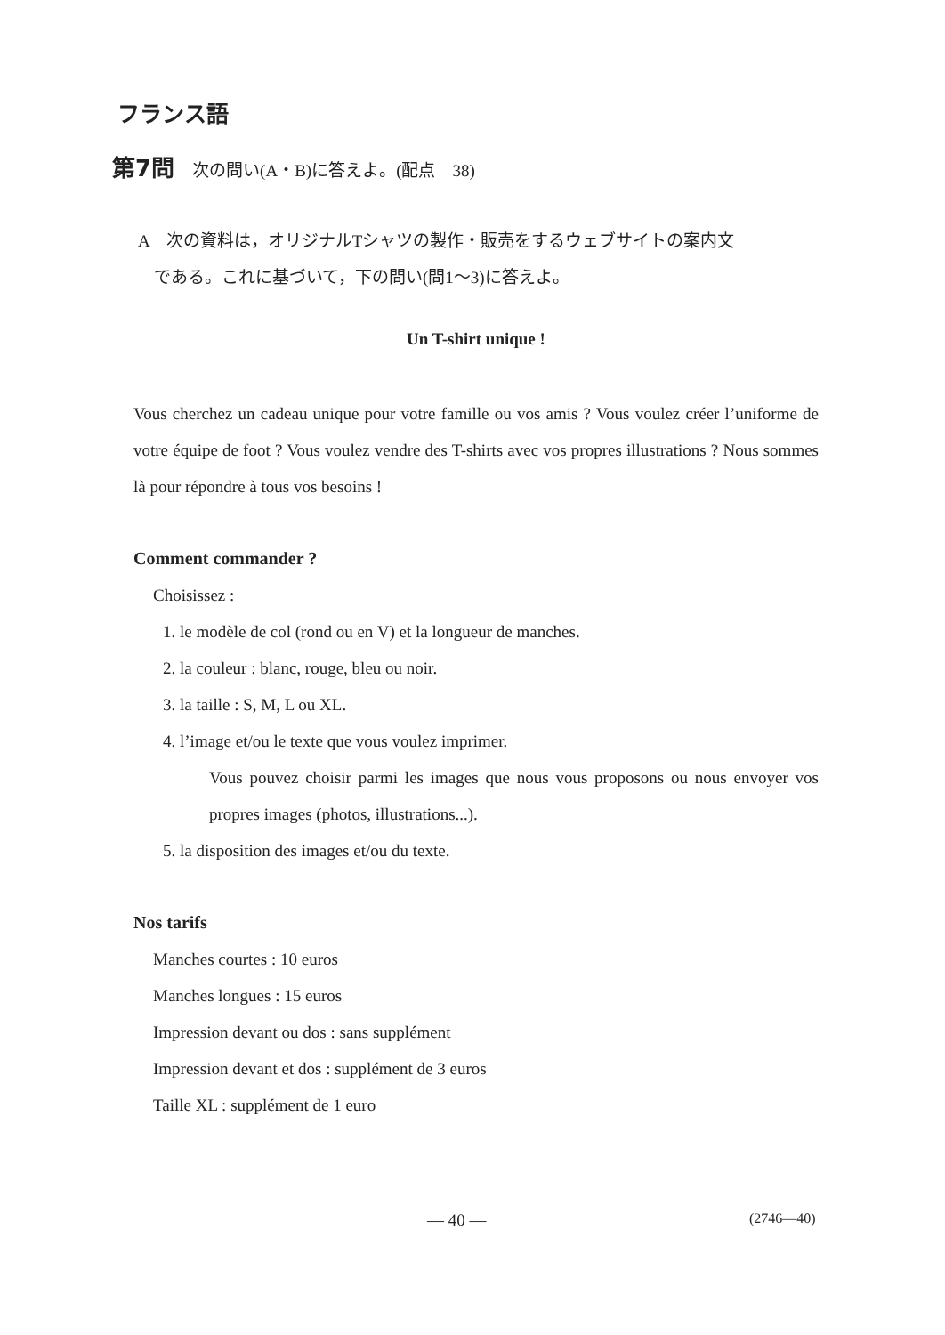フランス語
第7問 次の問い(A・B)に答えよ。(配点　38)
A　次の資料は，オリジナルTシャツの製作・販売をするウェブサイトの案内文
である。これに基づいて，下の問い(問1〜3)に答えよ。
Un T-shirt unique !
Vous cherchez un cadeau unique pour votre famille ou vos amis ? Vous voulez créer l’uniforme de votre équipe de foot ? Vous voulez vendre des T-shirts avec vos propres illustrations ? Nous sommes là pour répondre à tous vos besoins !
Comment commander ?
Choisissez :
1. le modèle de col (rond ou en V) et la longueur de manches.
2. la couleur : blanc, rouge, bleu ou noir.
3. la taille : S, M, L ou XL.
4. l’image et/ou le texte que vous voulez imprimer.
Vous pouvez choisir parmi les images que nous vous proposons ou nous envoyer vos propres images (photos, illustrations...).
5. la disposition des images et/ou du texte.
Nos tarifs
Manches courtes : 10 euros
Manches longues : 15 euros
Impression devant ou dos : sans supplément
Impression devant et dos : supplément de 3 euros
Taille XL : supplément de 1 euro
— 40 — (2746—40)